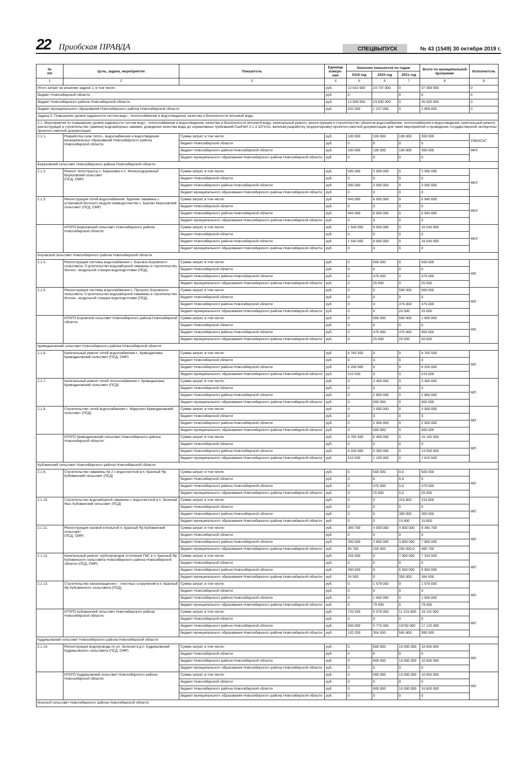22 Приобская ПРАВДА
СПЕЦВЫПУСК № 43 (1549) 30 октября 2019 г.
| № п/п | Цель, задача, мероприятие | Показатель | Единица измере-ния | Значение показателя по годам | | | Всего по муниципальной программе | Исполнитель |
| --- | --- | --- | --- | --- | --- | --- | --- | --- |
| | | | | 2019 год | 2020 год | 2021 год | | |
| 1 | 2 | 3 | 4 | 5 | 6 | 7 | 8 | 9 |
| Итого затрат на решение задачи 1, в том числе: | | | руб. | 12 632 000 | 24 737 000 | 0 | 37 369 000 | 0 |
| бюджет Новосибирской области | | | руб. | 0 | | 0 | 0 | 0 |
| бюджет Новосибирского района Новосибирской области | | | руб. | 12 000 000 | 23 500 000 | 0 | 35 500 000 | 0 |
| бюджет муниципального образования Новосибирского района Новосибирской области | | | руб. | 632 000 | 1 237 000 | 0 | 1 869 000 | 0 |
| Задача 2: Повышение уровня надежности систем водо-, теплоснабжения и водоотведения, качества и безопасности питьевой воды | | | | | | | | |
| 2.1. Мероприятия по повышению уровня надежности систем водо-, теплоснабжения и водоотведения, качества и безопасности питьевой воды: капитальный ремонт, реконструкция и строительство объектов водоснабжения, теплоснабжения и водоотведения; капитальный ремонт, реконструкция и строительство (замена) водозаборных скважин, доведение качества воды до нормативных требований СанПиН 2.1.4.1074-01, включая разработку (корректировку) проектно-сметной документации для таких мероприятий и проведение государственной экспертизы проектно-сметной документации | | | | | | | | |
| 2.1.1. | Разработка схем тепло-, водоснабжения и водоотведения муниципальных образований Новосибирского района Новосибирской области. | Сумма затрат, в том числе: | руб. | 100 000 | 100 000 | 100 000 | 300 000 | УЖКХСиТ |
| | | бюджет Новосибирской области | руб. | 0 | 0 | 0 | 0 | |
| | | бюджет Новосибирского района Новосибирской области | руб. | 100 000 | 100 000 | 100 000 | 300 000 | МКУ |
| | | бюджет муниципального образования Новосибирского района Новосибирской области | руб. | 0 | 0 | 0 | 0 | |
| Березовский сельсовет Новосибирского района Новосибирской области | | | | | | | | |
| 2.1.2. | Ремонт теплотрассы с. Березовка и п. Железнодорожный Березовский сельсовет (ПСД, СМР) | Сумма затрат, в том числе: | руб. | 595 000 | 3 000 000 | 0 | 3 595 000 | МКУ |
| | | бюджет Новосибирской области | руб. | 0 | 0 | 0 | 0 | |
| | | бюджет Новосибирского района Новосибирской области | руб. | 595 000 | 3 000 000 | 0 | 3 595 000 | |
| | | бюджет муниципального образования Новосибирского района Новосибирской области | руб. | 0 | 0 | 0 | 0 | |
| 2.1.3. | Реконструкция сетей водоснабжения, бурение скважины с установкой блочного модуля химводоочистки с. Быково Березовский сельсовет (ПСД, СМР) | Сумма затрат, в том числе: | руб. | 945 000 | 6 000 000 | 0 | 6 945 000 | МКУ |
| | | бюджет Новосибирской области | руб. | 0 | 0 | 0 | 0 | |
| | | бюджет Новосибирского района Новосибирской области | руб. | 945 000 | 6 000 000 | 0 | 6 945 000 | |
| | | бюджет муниципального образования Новосибирского района Новосибирской области | руб. | 0 | 0 | 0 | 0 | |
| | ИТОГО Березовский сельсовет Новосибирского района Новосибирской области: | Сумма затрат, в том числе: | руб. | 1 540 000 | 9 000 000 | 0 | 10 540 000 | МКУ |
| | | бюджет Новосибирской области | руб. | 0 | 0 | 0 | 0 | |
| | | бюджет Новосибирского района Новосибирской области | руб. | 1 540 000 | 9 000 000 | 0 | 10 540 000 | |
| | | бюджет муниципального образования Новосибирского района Новосибирской области | руб. | 0 | 0 | 0 | 0 | |
| Боровской сельсовет Новосибирского района Новосибирской области | | | | | | | | |
| 2.1.4. | Реконструкция системы водоснабжения с. Боровое Боровского сельсовета. Строительство водозаборной скважины и строительство блочно –модульной станции водоподготовки (ПСД) | Сумма затрат, в том числе: | руб. | 0 | 500 000 | 0 | 500 000 | МО |
| | | бюджет Новосибирской области | руб. | 0 | 0 | 0 | 0 | |
| | | бюджет Новосибирского района Новосибирской области | руб. | 0 | 475 000 | 0 | 475 000 | |
| | | бюджет муниципального образования Новосибирского района Новосибирской области | руб. | 0 | 25 000 | 0 | 25 000 | |
| 2.1.5. | Реконструкция системы водоснабжения п. Прогресс Боровского сельсовета. Строительство водозаборной скважины и строительство блочно –модульной станции водоподготовки (ПСД) | Сумма затрат, в том числе: | руб. | 0 | 0 | 500 000 | 500 000 | МО |
| | | бюджет Новосибирской области | руб. | 0 | 0 | 0 | 0 | |
| | | бюджет Новосибирского района Новосибирской области | руб. | 0 | 0 | 475 000 | 475 000 | |
| | | бюджет муниципального образования Новосибирского района Новосибирской области | руб. | 0 | 0 | 25 000 | 25 000 | |
| | ИТОГО Боровской сельсовет Новосибирского района Новосибирской области: | Сумма затрат, в том числе: | руб. | 0 | 500 000 | 500 000 | 1 000 000 | МО |
| | | бюджет Новосибирской области | руб. | 0 | 0 | 0 | 0 | |
| | | бюджет Новосибирского района Новосибирской области | руб. | 0 | 475 000 | 475 000 | 950 000 | |
| | | бюджет муниципального образования Новосибирского района Новосибирской области | руб. | 0 | 25 000 | 25 000 | 50 000 | |
| Криводановский сельсовет Новосибирского района Новосибирской области | | | | | | | | |
| 2.1.6. | Капитальный ремонт сетей водоснабжения с. Криводановка Криводановский сельсовет (ПСД, СМР) | Сумма затрат, в том числе: | руб. | 8 765 500 | 0 | 0 | 8 765 500 | МО |
| | | бюджет Новосибирской области | руб. | 0 | 0 | 0 | 0 | |
| | | бюджет Новосибирского района Новосибирской области | руб. | 8 250 000 | 0 | 0 | 8 250 000 | |
| | | бюджет муниципального образования Новосибирского района Новосибирской области | руб. | 515 500 | 0 | 0 | 515 500 | |
| 2.1.7. | Капитальный ремонт сетей теплоснабжения с. Криводановка Криводановский сельсовет (ПСД) | Сумма затрат, в том числе: | руб. | 0 | 3 400 000 | 0 | 3 400 000 | МО |
| | | бюджет Новосибирской области | руб. | 0 | 0 | 0 | 0 | |
| | | бюджет Новосибирского района Новосибирской области | руб. | 0 | 2 800 000 | 0 | 2 800 000 | |
| | | бюджет муниципального образования Новосибирского района Новосибирской области | руб. | 0 | 600 000 | 0 | 600 000 | |
| 2.1.8. | Строительство сетей водоснабжения с. Марусино Криводановский сельсовет (ПСД) | Сумма затрат, в том числе: | руб. | 0 | 3 000 000 | 0 | 3 000 000 | МО |
| | | бюджет Новосибирской области | руб. | 0 | 0 | 0 | 0 | |
| | | бюджет Новосибирского района Новосибирской области | руб. | 0 | 2 500 000 | 0 | 2 500 000 | |
| | | бюджет муниципального образования Новосибирского района Новосибирской области | руб. | 0 | 500 000 | 0 | 500 000 | |
| | ИТОГО Криводановский сельсовет Новосибирского района Новосибирской области: | Сумма затрат, в том числе: | руб. | 8 765 500 | 6 400 000 | 0 | 15 165 500 | МО |
| | | бюджет Новосибирской области | руб. | 0 | 0 | 0 | 0 | |
| | | бюджет Новосибирского района Новосибирской области | руб. | 8 250 000 | 5 300 000 | 0 | 13 550 000 | |
| | | бюджет муниципального образования Новосибирского района Новосибирской области | руб. | 515 500 | 1 100 000 | 0 | 1 615 500 | |
| Кубовинский сельсовет Новосибирского района Новосибирской области | | | | | | | | |
| 2.1.9. | Строительство скважины № 2 с водоочисткой в п. Красный Яр Кубовинский сельсовет (ПСД) | Сумма затрат, в том числе: | руб. | 0 | 500 000 | 0,0 | 500 000 | МО |
| | | бюджет Новосибирской области | руб. | 0 | 0 | 0,0 | 0 | |
| | | бюджет Новосибирского района Новосибирской области | руб. | 0 | 475 000 | 0,0 | 475 000 | |
| | | бюджет муниципального образования Новосибирского района Новосибирской области | руб. | 0 | 25 000 | 0,0 | 25 000 | |
| 2.1.10. | Строительство водозаборной скважины с водоочисткой в п. Зеленый Мыс Кубовинский сельсовет (ПСД) | Сумма затрат, в том числе: | руб. | 0 | 0 | 315 800 | 315 800 | МО |
| | | бюджет Новосибирской области | руб. | 0 | 0 | 0 | 0 | |
| | | бюджет Новосибирского района Новосибирской области | руб. | 0 | 0 | 300 000 | 300 000 | |
| | | бюджет муниципального образования Новосибирского района Новосибирской области | руб. | 0 | 0 | 15 800 | 15 800 | |
| 2.1.11. | Реконструкция газовой котельной п. Красный Яр Кубовинский сельсовет (ПСД, СМР) | Сумма затрат, в том числе: | руб. | 385 700 | 4 000 000 | 4 000 000 | 8 385 700 | МО |
| | | бюджет Новосибирской области | руб. | 0 | 0 | 0 | 0 | |
| | | бюджет Новосибирского района Новосибирской области | руб. | 300 000 | 3 800 000 | 3 800 000 | 7 900 000 | |
| | | бюджет муниципального образования Новосибирского района Новосибирской области | руб. | 85 700 | 200 000 | 200 000,0 | 485 700 | |
| 2.1.12. | Капитальный ремонт трубопроводов отопления ГВС в п. Красный Яр Кубовинского сельсовета Новосибирского района Новосибирской области (ПСД, СМР) | Сумма затрат, в том числе: | руб. | 334 500 | 0 | 7 000 000 | 7 334 500 | МО |
| | | бюджет Новосибирской области | руб. | 0 | 0 | 0 | 0 | |
| | | бюджет Новосибирского района Новосибирской области | руб. | 300 000 | 0 | 6 650 000 | 6 950 000 | |
| | | бюджет муниципального образования Новосибирского района Новосибирской области | руб. | 34 500 | 0 | 350 000 | 384 500 | |
| 2.1.13. | Строительство канализационно – очистных сооружений в п. Красный Яр Кубовинского сельсовета (ПСД) | Сумма затрат, в том числе: | руб. | 0 | 1 579 000 | 0 | 1 579 000 | МО |
| | | бюджет Новосибирской области | руб. | 0 | 0 | 0 | 0 | |
| | | бюджет Новосибирского района Новосибирской области | руб. | 0 | 1 500 000 | 0 | 1 500 000 | |
| | | бюджет муниципального образования Новосибирского района Новосибирской области | руб. | 0 | 79 000 | 0 | 79 000 | |
| | ИТОГО Кубовинский сельсовет Новосибирского района Новосибирской области: | Сумма затрат, в том числе: | руб. | 720 200 | 6 079 000 | 11 315 800 | 18 115 000 | МО |
| | | бюджет Новосибирской области | руб. | 0 | 0 | 0 | 0 | |
| | | бюджет Новосибирского района Новосибирской области | руб. | 600 000 | 5 775 000 | 10750 000 | 17 125 000 | |
| | | бюджет муниципального образования Новосибирского района Новосибирской области | руб. | 120 200 | 304 000 | 565 800 | 990 000 | |
| Кудряшовский сельсовет Новосибирского района Новосибирской области | | | | | | | | |
| 2.1.14. | Реконструкция водопровода по ул. Зеленая в д.п. Кудряшовский Кудряшовского сельсовета (ПСД, СМР) | Сумма затрат, в том числе: | руб. | 0 | 600 000 | 10 000 000 | 10 600 000 | МО |
| | | бюджет Новосибирской области | руб. | 0 | 0 | 0 | 0 | |
| | | бюджет Новосибирского района Новосибирской области | руб. | 0 | 600 000 | 10 000 000 | 10 600 000 | |
| | | бюджет муниципального образования Новосибирского района Новосибирской области | руб. | 0 | 0 | 0 | 0 | |
| | ИТОГО Кудряшовский сельсовет Новосибирского района Новосибирской области: | Сумма затрат, в том числе: | руб. | 0 | 600 000 | 10 000 000 | 10 600 000 | МО |
| | | бюджет Новосибирской области | руб. | 0 | 0 | 0 | 0 | |
| | | бюджет Новосибирского района Новосибирской области | руб. | 0 | 600 000 | 10 000 000 | 10 600 000 | |
| | | бюджет муниципального образования Новосибирского района Новосибирской области | руб. | 0 | 0 | 0 | 0 | |
| Морской сельсовет Новосибирского района Новосибирской области | | | | | | | | |